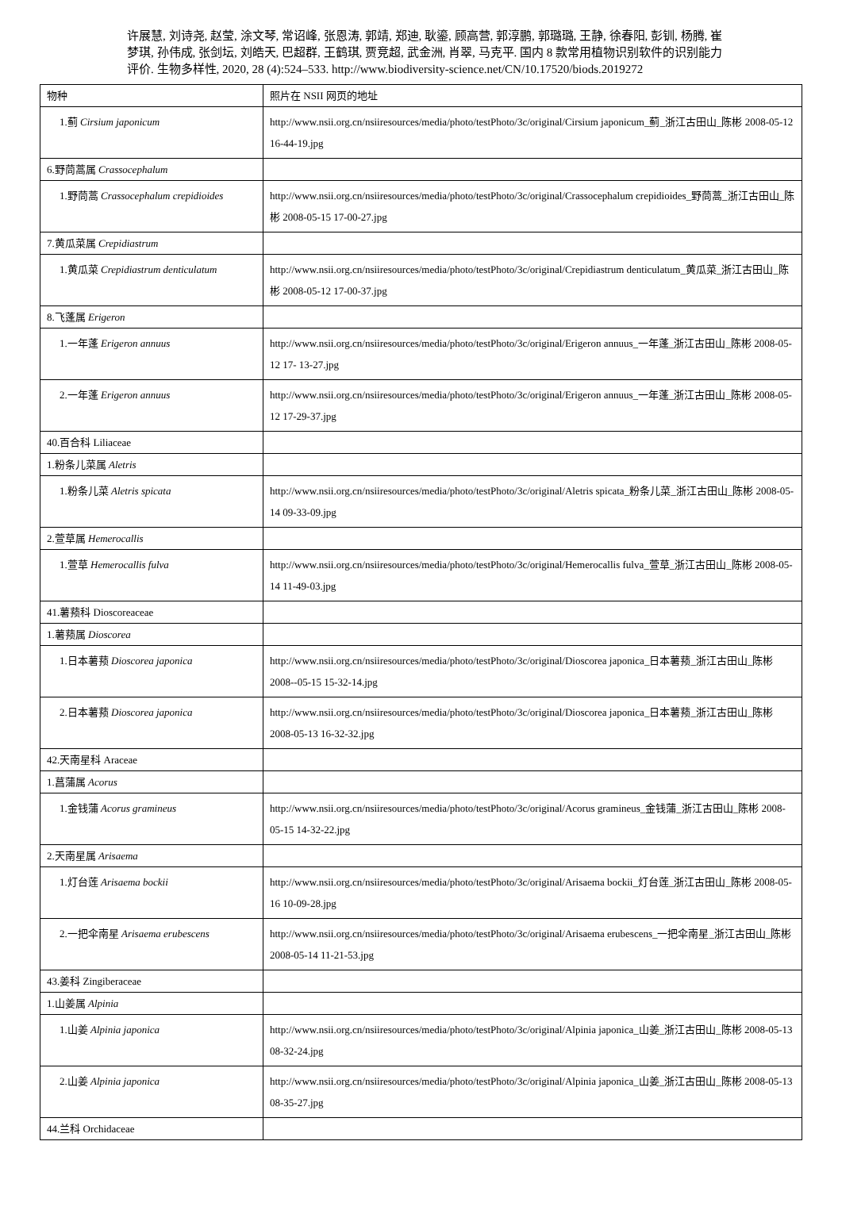许展慧, 刘诗尧, 赵莹, 涂文琴, 常诏峰, 张恩涛, 郭靖, 郑迪, 耿鎏, 顾高营, 郭淳鹏, 郭璐璐, 王静, 徐春阳, 彭钏, 杨腾, 崔梦琪, 孙伟成, 张剑坛, 刘皓天, 巴超群, 王鹤琪, 贾竞超, 武金洲, 肖翠, 马克平. 国内 8 款常用植物识别软件的识别能力评价. 生物多样性, 2020, 28 (4):524–533. http://www.biodiversity-science.net/CN/10.17520/biods.2019272
| 物种 | 照片在 NSII 网页的地址 |
| 1.蓟 Cirsium japonicum | http://www.nsii.org.cn/nsiiresources/media/photo/testPhoto/3c/original/Cirsium japonicum_蓟_浙江古田山_陈彬 2008-05-12 16-44-19.jpg |
| 6.野茼蒿属 Crassocephalum | |
| 1.野茼蒿 Crassocephalum crepidioides | http://www.nsii.org.cn/nsiiresources/media/photo/testPhoto/3c/original/Crassocephalum crepidioides_野茼蒿_浙江古田山_陈彬 2008-05-15 17-00-27.jpg |
| 7.黄瓜菜属 Crepidiastrum | |
| 1.黄瓜菜 Crepidiastrum denticulatum | http://www.nsii.org.cn/nsiiresources/media/photo/testPhoto/3c/original/Crepidiastrum denticulatum_黄瓜菜_浙江古田山_陈彬 2008-05-12 17-00-37.jpg |
| 8.飞蓬属 Erigeron | |
| 1.一年蓬 Erigeron annuus | http://www.nsii.org.cn/nsiiresources/media/photo/testPhoto/3c/original/Erigeron annuus_一年蓬_浙江古田山_陈彬 2008-05-12 17- 13-27.jpg |
| 2.一年蓬 Erigeron annuus | http://www.nsii.org.cn/nsiiresources/media/photo/testPhoto/3c/original/Erigeron annuus_一年蓬_浙江古田山_陈彬 2008-05-12 17-29-37.jpg |
| 40.百合科 Liliaceae | |
| 1.粉条儿菜属 Aletris | |
| 1.粉条儿菜 Aletris spicata | http://www.nsii.org.cn/nsiiresources/media/photo/testPhoto/3c/original/Aletris spicata_粉条儿菜_浙江古田山_陈彬 2008-05-14 09-33-09.jpg |
| 2.萱草属 Hemerocallis | |
| 1.萱草 Hemerocallis fulva | http://www.nsii.org.cn/nsiiresources/media/photo/testPhoto/3c/original/Hemerocallis fulva_萱草_浙江古田山_陈彬 2008-05-14 11-49-03.jpg |
| 41.薯蓣科 Dioscoreaceae | |
| 1.薯蓣属 Dioscorea | |
| 1.日本薯蓣 Dioscorea japonica | http://www.nsii.org.cn/nsiiresources/media/photo/testPhoto/3c/original/Dioscorea japonica_日本薯蓣_浙江古田山_陈彬 2008--05-15 15-32-14.jpg |
| 2.日本薯蓣 Dioscorea japonica | http://www.nsii.org.cn/nsiiresources/media/photo/testPhoto/3c/original/Dioscorea japonica_日本薯蓣_浙江古田山_陈彬 2008-05-13 16-32-32.jpg |
| 42.天南星科 Araceae | |
| 1.菖蒲属 Acorus | |
| 1.金钱蒲 Acorus gramineus | http://www.nsii.org.cn/nsiiresources/media/photo/testPhoto/3c/original/Acorus gramineus_金钱蒲_浙江古田山_陈彬 2008-05-15 14-32-22.jpg |
| 2.天南星属 Arisaema | |
| 1.灯台莲 Arisaema bockii | http://www.nsii.org.cn/nsiiresources/media/photo/testPhoto/3c/original/Arisaema bockii_灯台莲_浙江古田山_陈彬 2008-05-16 10-09-28.jpg |
| 2.一把伞南星 Arisaema erubescens | http://www.nsii.org.cn/nsiiresources/media/photo/testPhoto/3c/original/Arisaema erubescens_一把伞南星_浙江古田山_陈彬 2008-05-14 11-21-53.jpg |
| 43.姜科 Zingiberaceae | |
| 1.山姜属 Alpinia | |
| 1.山姜 Alpinia japonica | http://www.nsii.org.cn/nsiiresources/media/photo/testPhoto/3c/original/Alpinia japonica_山姜_浙江古田山_陈彬 2008-05-13 08-32-24.jpg |
| 2.山姜 Alpinia japonica | http://www.nsii.org.cn/nsiiresources/media/photo/testPhoto/3c/original/Alpinia japonica_山姜_浙江古田山_陈彬 2008-05-13 08-35-27.jpg |
| 44.兰科 Orchidaceae | |